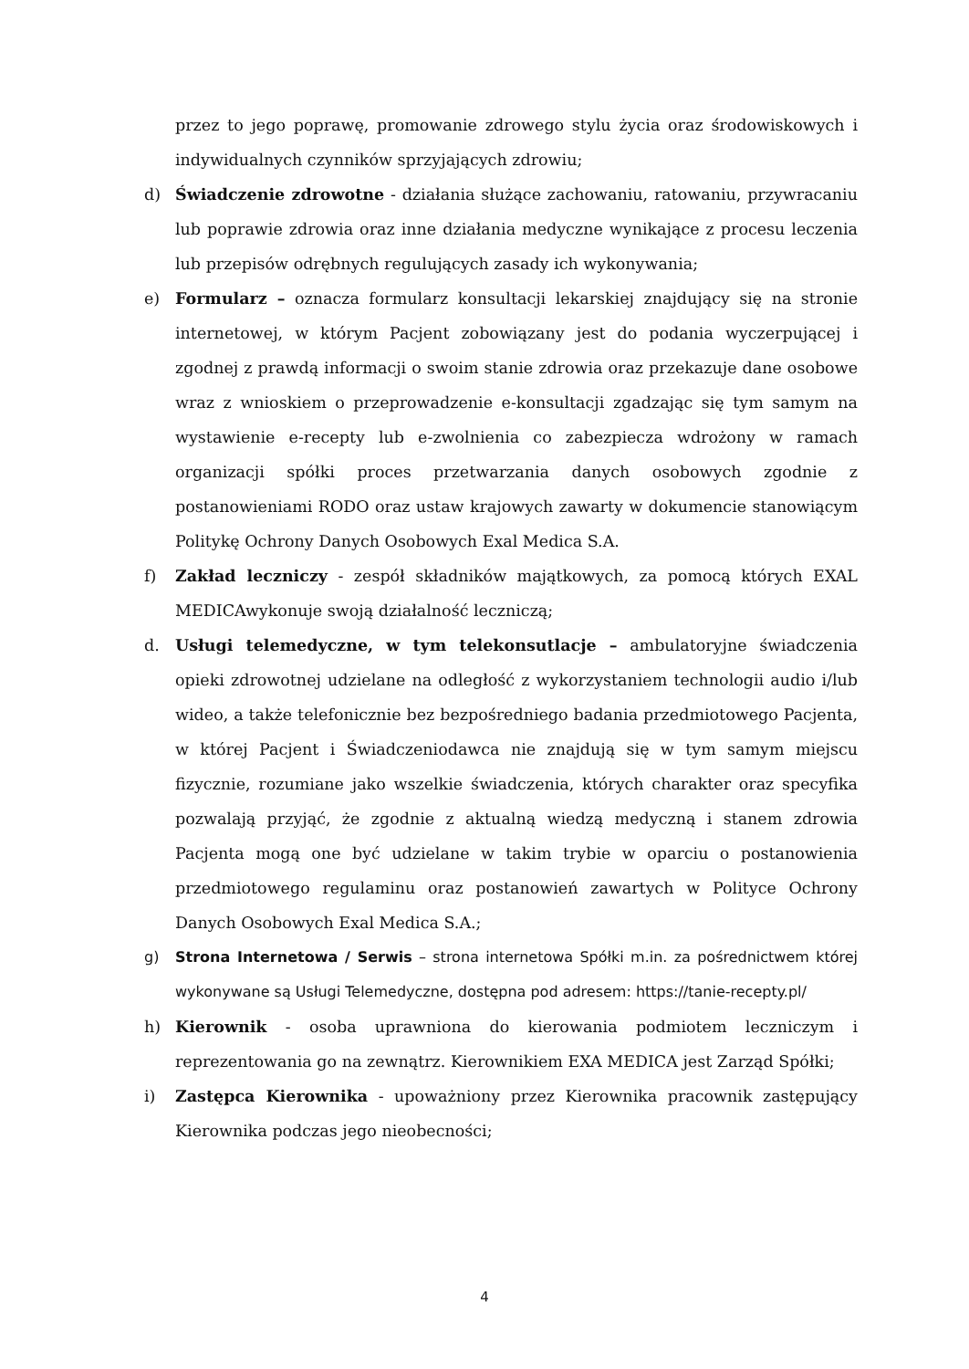przez to jego poprawę, promowanie zdrowego stylu życia oraz środowiskowych i indywidualnych czynników sprzyjających zdrowiu;
d) Świadczenie zdrowotne - działania służące zachowaniu, ratowaniu, przywracaniu lub poprawie zdrowia oraz inne działania medyczne wynikające z procesu leczenia lub przepisów odrębnych regulujących zasady ich wykonywania;
e) Formularz – oznacza formularz konsultacji lekarskiej znajdujący się na stronie internetowej, w którym Pacjent zobowiązany jest do podania wyczerpującej i zgodnej z prawdą informacji o swoim stanie zdrowia oraz przekazuje dane osobowe wraz z wnioskiem o przeprowadzenie e-konsultacji zgadzając się tym samym na wystawienie e-recepty lub e-zwolnienia co zabezpiecza wdrożony w ramach organizacji spółki proces przetwarzania danych osobowych zgodnie z postanowieniami RODO oraz ustaw krajowych zawarty w dokumencie stanowiącym Politykę Ochrony Danych Osobowych Exal Medica S.A.
f) Zakład leczniczy - zespół składników majątkowych, za pomocą których EXAL MEDICAwykonuje swoją działalność leczniczą;
d. Usługi telemedyczne, w tym telekonsutlacje – ambulatoryjne świadczenia opieki zdrowotnej udzielane na odległość z wykorzystaniem technologii audio i/lub wideo, a także telefonicznie bez bezpośredniego badania przedmiotowego Pacjenta, w której Pacjent i Świadczeniodawca nie znajdują się w tym samym miejscu fizycznie, rozumiane jako wszelkie świadczenia, których charakter oraz specyfika pozwalają przyjąć, że zgodnie z aktualną wiedzą medyczną i stanem zdrowia Pacjenta mogą one być udzielane w takim trybie w oparciu o postanowienia przedmiotowego regulaminu oraz postanowień zawartych w Polityce Ochrony Danych Osobowych Exal Medica S.A.;
g) Strona Internetowa / Serwis – strona internetowa Spółki m.in. za pośrednictwem której wykonywane są Usługi Telemedyczne, dostępna pod adresem: https://tanie-recepty.pl/
h) Kierownik - osoba uprawniona do kierowania podmiotem leczniczym i reprezentowania go na zewnątrz. Kierownikiem EXA MEDICA jest Zarząd Spółki;
i) Zastępca Kierownika - upoważniony przez Kierownika pracownik zastępujący Kierownika podczas jego nieobecności;
4